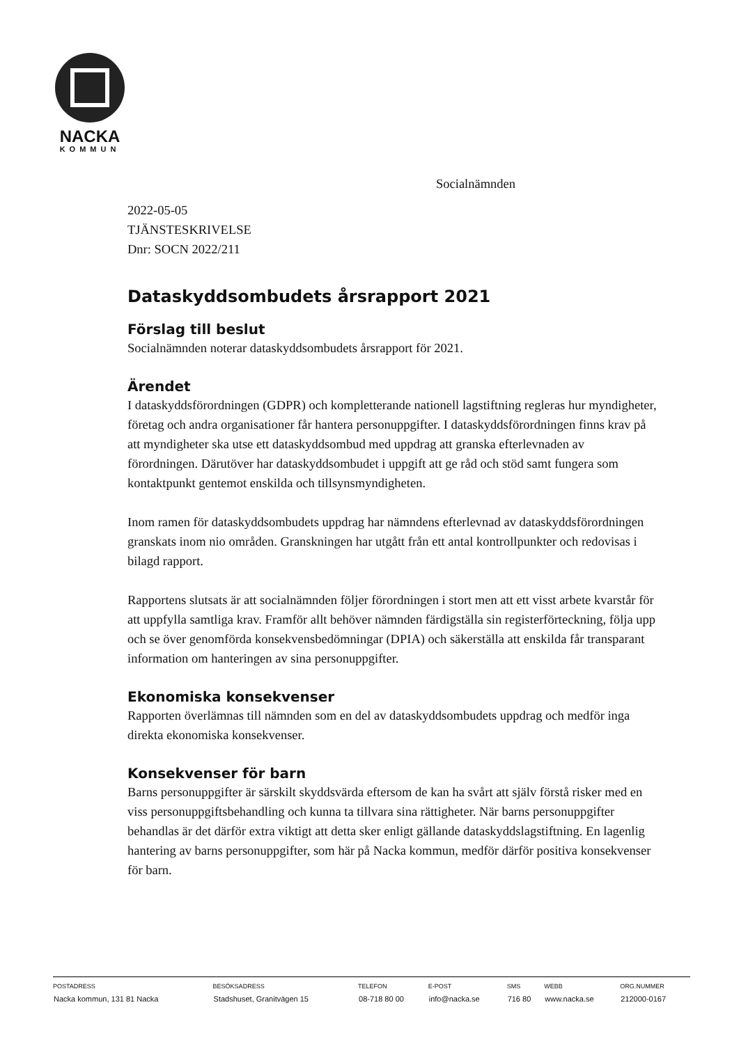NACKA
KOMMUN
Socialnämnden
2022-05-05
TJÄNSTESKRIVELSE
Dnr: SOCN 2022/211
Dataskyddsombudets årsrapport 2021
Förslag till beslut
Socialnämnden noterar dataskyddsombudets årsrapport för 2021.
Ärendet
I dataskyddsförordningen (GDPR) och kompletterande nationell lagstiftning regleras hur myndigheter, företag och andra organisationer får hantera personuppgifter. I dataskyddsförordningen finns krav på att myndigheter ska utse ett dataskyddsombud med uppdrag att granska efterlevnaden av förordningen. Därutöver har dataskyddsombudet i uppgift att ge råd och stöd samt fungera som kontaktpunkt gentemot enskilda och tillsynsmyndigheten.
Inom ramen för dataskyddsombudets uppdrag har nämndens efterlevnad av dataskyddsförordningen granskats inom nio områden. Granskningen har utgått från ett antal kontrollpunkter och redovisas i bilagd rapport.
Rapportens slutsats är att socialnämnden följer förordningen i stort men att ett visst arbete kvarstår för att uppfylla samtliga krav. Framför allt behöver nämnden färdigställa sin registerförteckning, följa upp och se över genomförda konsekvensbedömningar (DPIA) och säkerställa att enskilda får transparant information om hanteringen av sina personuppgifter.
Ekonomiska konsekvenser
Rapporten överlämnas till nämnden som en del av dataskyddsombudets uppdrag och medför inga direkta ekonomiska konsekvenser.
Konsekvenser för barn
Barns personuppgifter är särskilt skyddsvärda eftersom de kan ha svårt att själv förstå risker med en viss personuppgiftsbehandling och kunna ta tillvara sina rättigheter. När barns personuppgifter behandlas är det därför extra viktigt att detta sker enligt gällande dataskyddslagstiftning. En lagenlig hantering av barns personuppgifter, som här på Nacka kommun, medför därför positiva konsekvenser för barn.
| POSTADRESS | BESÖKSADRESS | TELEFON | E-POST | SMS | WEBB | ORG.NUMMER |
| --- | --- | --- | --- | --- | --- | --- |
| Nacka kommun, 131 81 Nacka | Stadshuset, Granitvägen 15 | 08-718 80 00 | info@nacka.se | 716 80 | www.nacka.se | 212000-0167 |